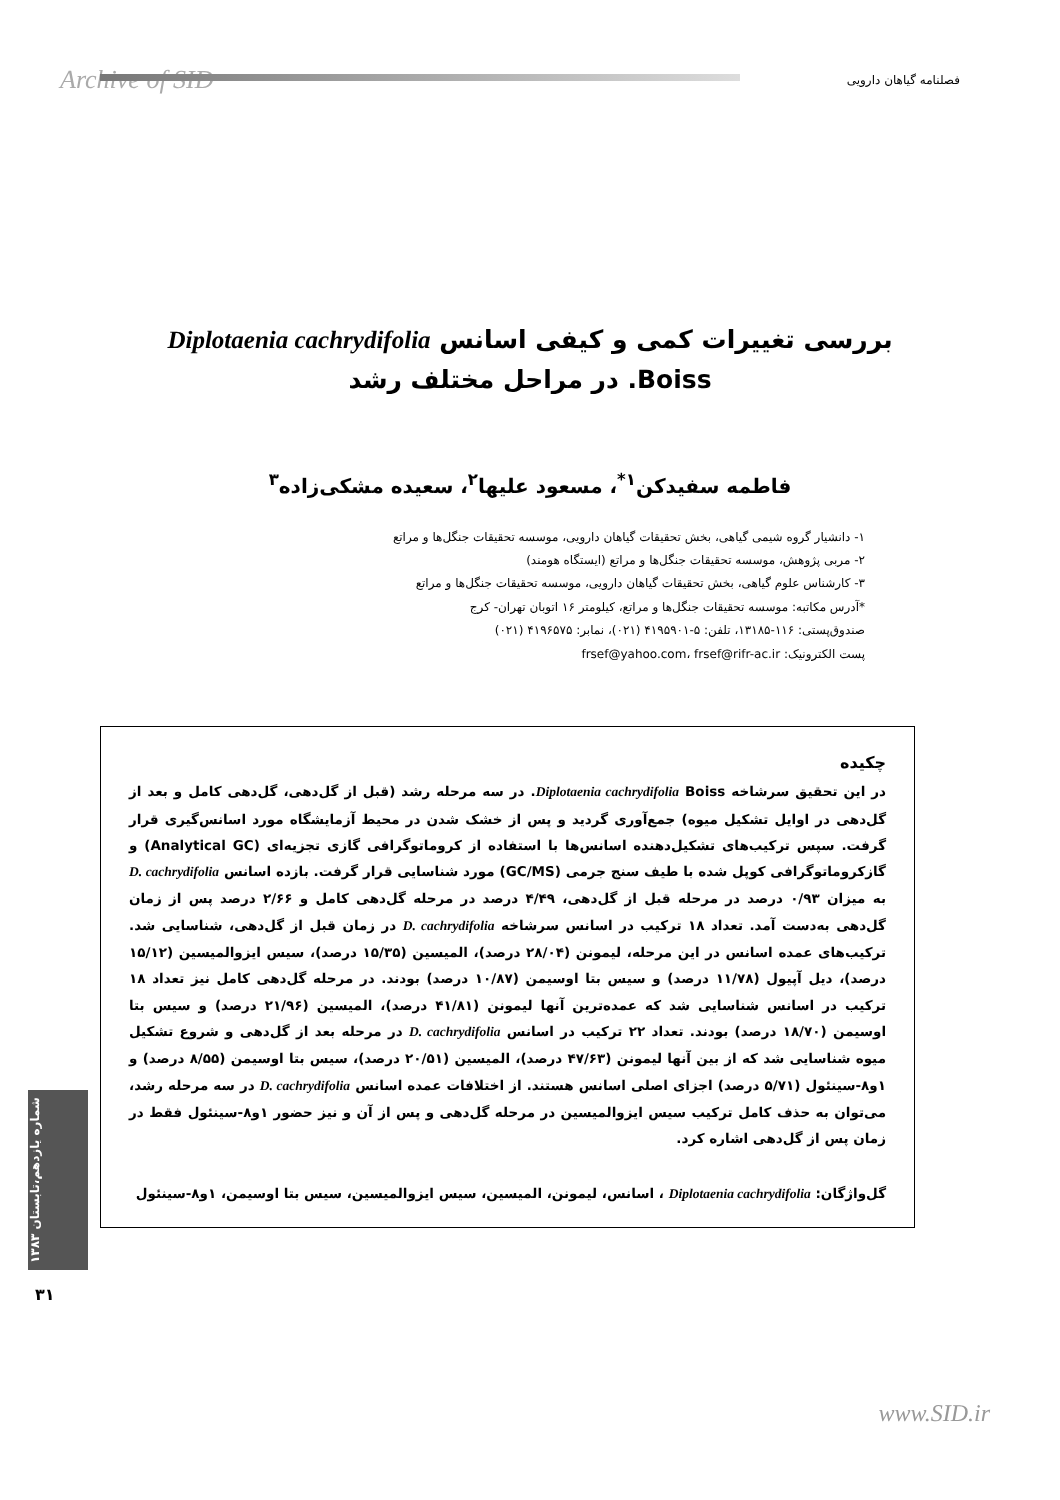Archive of SID فصلنامه گیاهان دارویی
بررسی تغییرات کمی و کیفی اسانس Diplotaenia cachrydifolia Boiss. در مراحل مختلف رشد
فاطمه سفیدکن<sup>۱*</sup>، مسعود علیها<sup>۲</sup>، سعیده مشکی‌زاده<sup>۳</sup>
۱- دانشیار گروه شیمی گیاهی، بخش تحقیقات گیاهان دارویی، موسسه تحقیقات جنگل‌ها و مراتع
۲- مربی پژوهش، موسسه تحقیقات جنگل‌ها و مراتع (ایستگاه هومند)
۳- کارشناس علوم گیاهی، بخش تحقیقات گیاهان دارویی، موسسه تحقیقات جنگل‌ها و مراتع
*آدرس مکاتبه: موسسه تحقیقات جنگل‌ها و مراتع، کیلومتر ۱۶ اتوبان تهران- کرج
صندوق‌پستی: ۱۱۶-۱۳۱۸۵، تلفن: ۵-۴۱۹۵۹۰۱ (۰۲۱)، نمابر: ۴۱۹۶۵۷۵ (۰۲۱)
پست الکترونیک: frsef@yahoo.com، frsef@rifr-ac.ir
چکیده
در این تحقیق سرشاخه Diplotaenia cachrydifolia Boiss. در سه مرحله رشد (قبل از گل‌دهی، گل‌دهی کامل و بعد از گل‌دهی در اوایل تشکیل میوه) جمع‌آوری گردید و پس از خشک شدن در محیط آزمایشگاه مورد اسانس‌گیری قرار گرفت. سپس ترکیب‌های تشکیل‌دهنده اسانس‌ها با استفاده از کروماتوگرافی گازی تجزیه‌ای (Analytical GC) و گازکروماتوگرافی کوپل شده با طیف سنج جرمی (GC/MS) مورد شناسایی قرار گرفت. بازده اسانس D. cachrydifolia به میزان ۰/۹۳ درصد در مرحله قبل از گل‌دهی، ۴/۴۹ درصد در مرحله گل‌دهی کامل و ۲/۶۶ درصد پس از زمان گل‌دهی به‌دست آمد. تعداد ۱۸ ترکیب در اسانس سرشاخه D. cachrydifolia در زمان قبل از گل‌دهی، شناسایی شد. ترکیب‌های عمده اسانس در این مرحله، لیمونن (۲۸/۰۴ درصد)، المیسین (۱۵/۳۵ درصد)، سیس ایزوالمیسین (۱۵/۱۲ درصد)، دیل آپیول (۱۱/۷۸ درصد) و سیس بتا اوسیمن (۱۰/۸۷ درصد) بودند. در مرحله گل‌دهی کامل نیز تعداد ۱۸ ترکیب در اسانس شناسایی شد که عمده‌ترین آنها لیمونن (۴۱/۸۱ درصد)، المیسین (۲۱/۹۶ درصد) و سیس بتا اوسیمن (۱۸/۷۰ درصد) بودند. تعداد ۲۲ ترکیب در اسانس D. cachrydifolia در مرحله بعد از گل‌دهی و شروع تشکیل میوه شناسایی شد که از بین آنها لیمونن (۴۷/۶۳ درصد)، المیسین (۲۰/۵۱ درصد)، سیس بتا اوسیمن (۸/۵۵ درصد) و ۱و۸-سینئول (۵/۷۱ درصد) اجزای اصلی اسانس هستند. از اختلافات عمده اسانس D. cachrydifolia در سه مرحله رشد، می‌توان به حذف کامل ترکیب سیس ایزوالمیسین در مرحله گل‌دهی و پس از آن و نیز حضور ۱و۸-سینئول فقط در زمان پس از گل‌دهی اشاره کرد.
گل‌واژگان: Diplotaenia cachrydifolia ، اسانس، لیمونن، المیسین، سیس ایزوالمیسین، سیس بتا اوسیمن، ۱و۸-سینئول
شماره یازدهم،تابستان ۱۳۸۳
۳۱
www.SID.ir